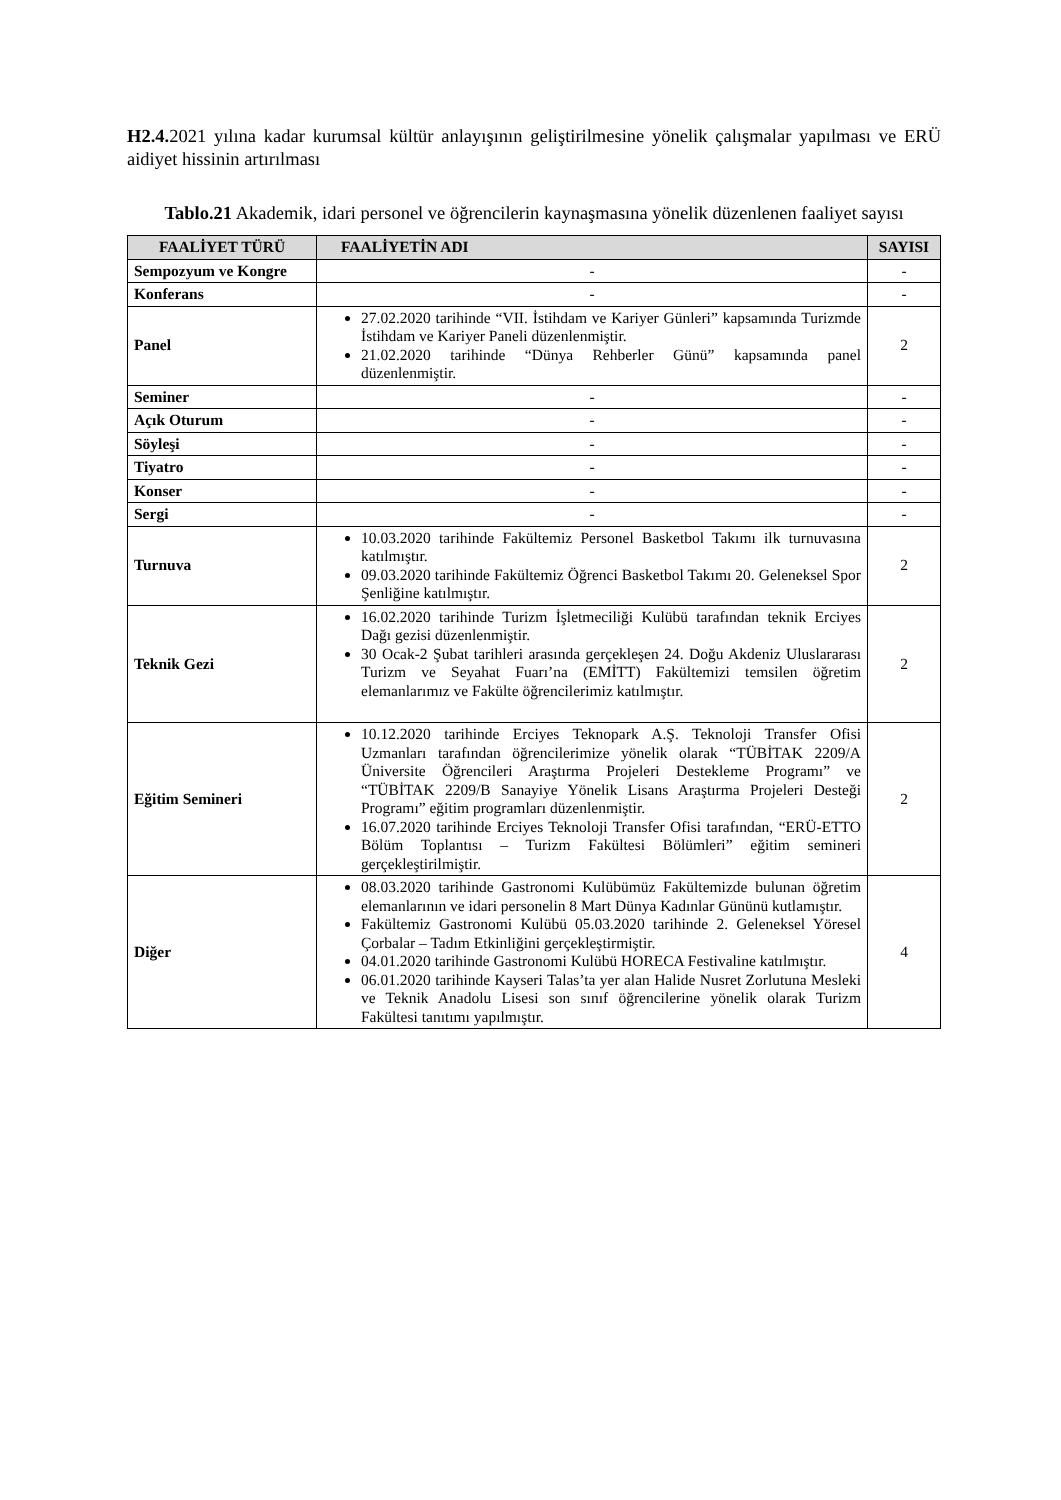H2.4. 2021 yılına kadar kurumsal kültür anlayışının geliştirilmesine yönelik çalışmalar yapılması ve ERÜ aidiyet hissinin artırılması
Tablo.21 Akademik, idari personel ve öğrencilerin kaynaşmasına yönelik düzenlenen faaliyet sayısı
| FAALİYET TÜRÜ | FAALİYETİN ADI | SAYISI |
| --- | --- | --- |
| Sempozyum ve Kongre | - | - |
| Konferans | - | - |
| Panel | 27.02.2020 tarihinde “VII. İstihdam ve Kariyer Günleri” kapsamında Turizmde İstihdam ve Kariyer Paneli düzenlenmiştir. 21.02.2020 tarihinde “Dünya Rehberler Günü” kapsamında panel düzenlenmiştir. | 2 |
| Seminer | - | - |
| Açık Oturum | - | - |
| Söyleşi | - | - |
| Tiyatro | - | - |
| Konser | - | - |
| Sergi | - | - |
| Turnuva | 10.03.2020 tarihinde Fakültemiz Personel Basketbol Takımı ilk turnuvasına katılmıştır. 09.03.2020 tarihinde Fakültemiz Öğrenci Basketbol Takımı 20. Geleneksel Spor Şenliğine katılmıştır. | 2 |
| Teknik Gezi | 16.02.2020 tarihinde Turizm İşletmeciliği Kulübü tarafından teknik Erciyes Dağı gezisi düzenlenmiştir. 30 Ocak-2 Şubat tarihleri arasında gerçekleşen 24. Doğu Akdeniz Uluslararası Turizm ve Seyahat Fuarı’na (EMİTT) Fakültemizi temsilen öğretim elemanlarımız ve Fakülte öğrencilerimiz katılmıştır. | 2 |
| Eğitim Semineri | 10.12.2020 tarihinde Erciyes Teknopark A.Ş. Teknoloji Transfer Ofisi Uzmanları tarafından öğrencilerimize yönelik olarak “TÜBİTAK 2209/A Üniversite Öğrencileri Araştırma Projeleri Destekleme Programı” ve “TÜBİTAK 2209/B Sanayiye Yönelik Lisans Araştırma Projeleri Desteği Programı” eğitim programları düzenlenmiştir. 16.07.2020 tarihinde Erciyes Teknoloji Transfer Ofisi tarafından, “ERÜ-ETTO Bölüm Toplantısı – Turizm Fakültesi Bölümleri” eğitim semineri gerçekleştirilmiştir. | 2 |
| Diğer | 08.03.2020 tarihinde Gastronomi Kulübümüz Fakültemizde bulunan öğretim elemanlarının ve idari personelin 8 Mart Dünya Kadınlar Gününü kutlamıştır. Fakültemiz Gastronomi Kulübü 05.03.2020 tarihinde 2. Geleneksel Yöresel Çorbalar – Tadım Etkinliğini gerçekleştirmiştir. 04.01.2020 tarihinde Gastronomi Kulübü HORECA Festivaline katılmıştır. 06.01.2020 tarihinde Kayseri Talas’ta yer alan Halide Nusret Zorlutuna Mesleki ve Teknik Anadolu Lisesi son sınıf öğrencilerine yönelik olarak Turizm Fakültesi tanıtımı yapılmıştır. | 4 |